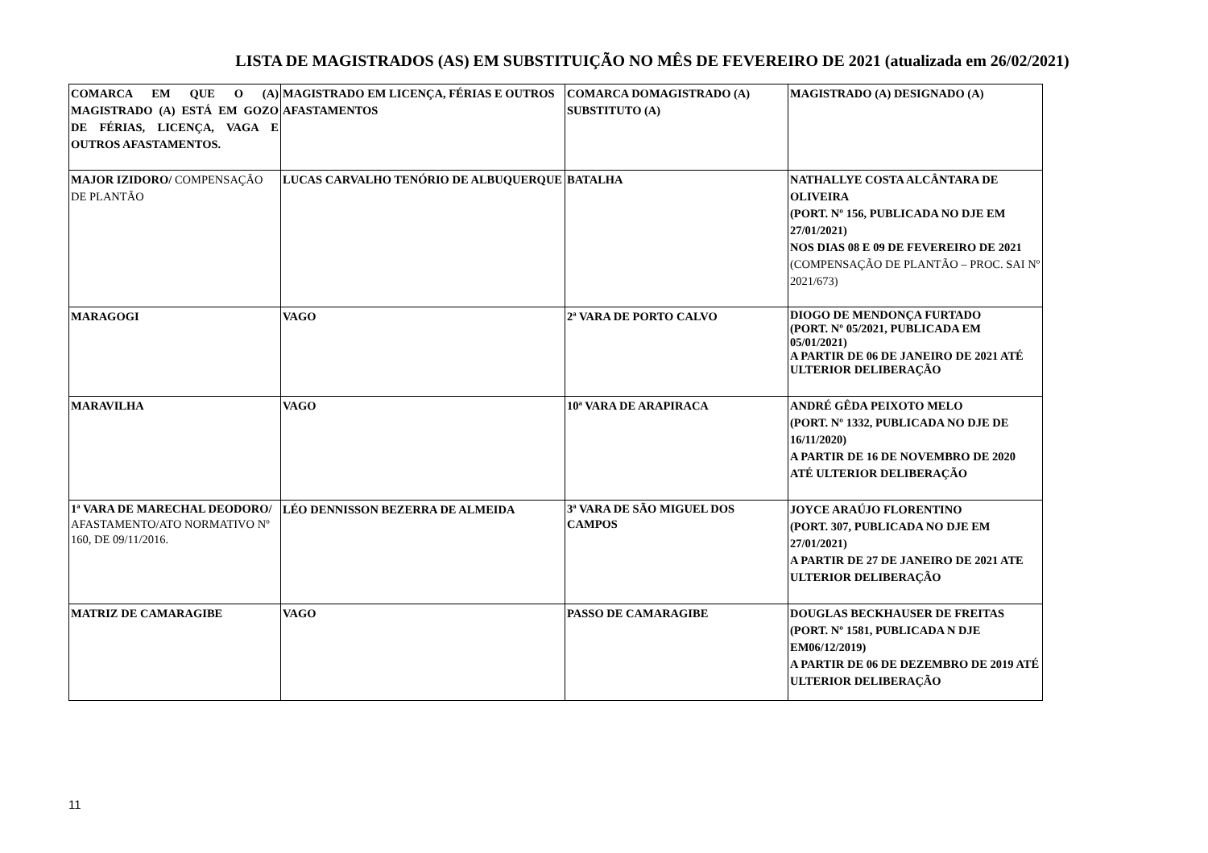LISTA DE MAGISTRADOS (AS) EM SUBSTITUIÇÃO NO MÊS DE FEVEREIRO DE 2021 (atualizada em 26/02/2021)
| COMARCA EM QUE O (A) MAGISTRADO (A) ESTÁ EM GOZO DE FÉRIAS, LICENÇA, VAGA E OUTROS AFASTAMENTOS. | MAGISTRADO EM LICENÇA, FÉRIAS E OUTROS AFASTAMENTOS | COMARCA DOMAGISTRADO (A) SUBSTITUTO (A) | MAGISTRADO (A) DESIGNADO (A) |
| MAJOR IZIDORO/ COMPENSAÇÃO DE PLANTÃO | LUCAS CARVALHO TENÓRIO DE ALBUQUERQUE | BATALHA | NATHALLYE COSTA ALCÂNTARA DE OLIVEIRA (PORT. Nº 156, PUBLICADA NO DJE EM 27/01/2021) NOS DIAS 08 E 09 DE FEVEREIRO DE 2021 (COMPENSAÇÃO DE PLANTÃO – PROC. SAI Nº 2021/673) |
| MARAGOGI | VAGO | 2ª VARA DE PORTO CALVO | DIOGO DE MENDONÇA FURTADO (PORT. Nº 05/2021, PUBLICADA EM 05/01/2021) A PARTIR DE 06 DE JANEIRO DE 2021 ATÉ ULTERIOR DELIBERAÇÃO |
| MARAVILHA | VAGO | 10ª VARA DE ARAPIRACA | ANDRÉ GÊDA PEIXOTO MELO (PORT. Nº 1332, PUBLICADA NO DJE DE 16/11/2020) A PARTIR DE 16 DE NOVEMBRO DE 2020 ATÉ ULTERIOR DELIBERAÇÃO |
| 1ª VARA DE MARECHAL DEODORO/ AFASTAMENTO/ATO NORMATIVO Nº 160, DE 09/11/2016. | LÉO DENNISSON BEZERRA DE ALMEIDA | 3ª VARA DE SÃO MIGUEL DOS CAMPOS | JOYCE ARAÚJO FLORENTINO (PORT. 307, PUBLICADA NO DJE EM 27/01/2021) A PARTIR DE 27 DE JANEIRO DE 2021 ATE ULTERIOR DELIBERAÇÃO |
| MATRIZ DE CAMARAGIBE | VAGO | PASSO DE CAMARAGIBE | DOUGLAS BECKHAUSER DE FREITAS (PORT. Nº 1581, PUBLICADA N DJE EM06/12/2019) A PARTIR DE 06 DE DEZEMBRO DE 2019 ATÉ ULTERIOR DELIBERAÇÃO |
11